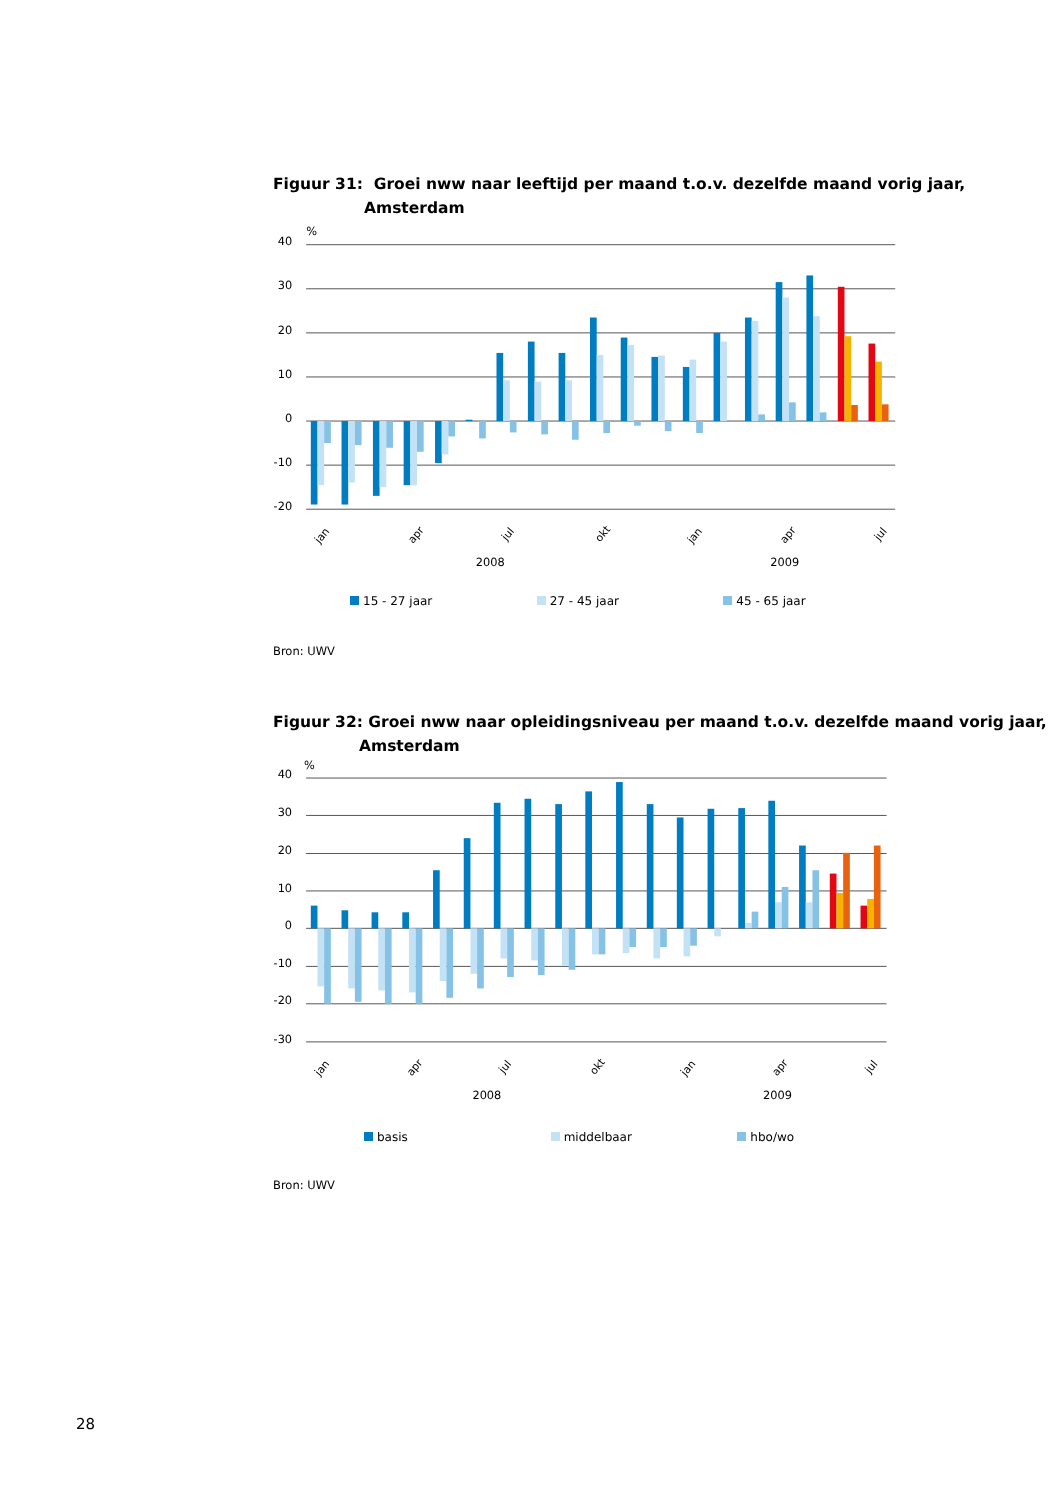Figuur 31: Groei nww naar leeftijd per maand t.o.v. dezelfde maand vorig jaar,
Amsterdam
%
40
30
20
10
0
-10
-20
jan
apr
jul
okt
jan
apr
jul
2008
2009
15 - 27 jaar 27 - 45 jaar 45 - 65 jaar
Bron: UWV
Figuur 32: Groei nww naar opleidingsniveau per maand t.o.v. dezelfde maand vorig jaar,
Amsterdam
%
40
30
20
10
0
-10
-20
-30
jan
apr
jul
okt
jan
apr
jul
2008
2009
basis middelbaar hbo/wo
Bron: UWV
28